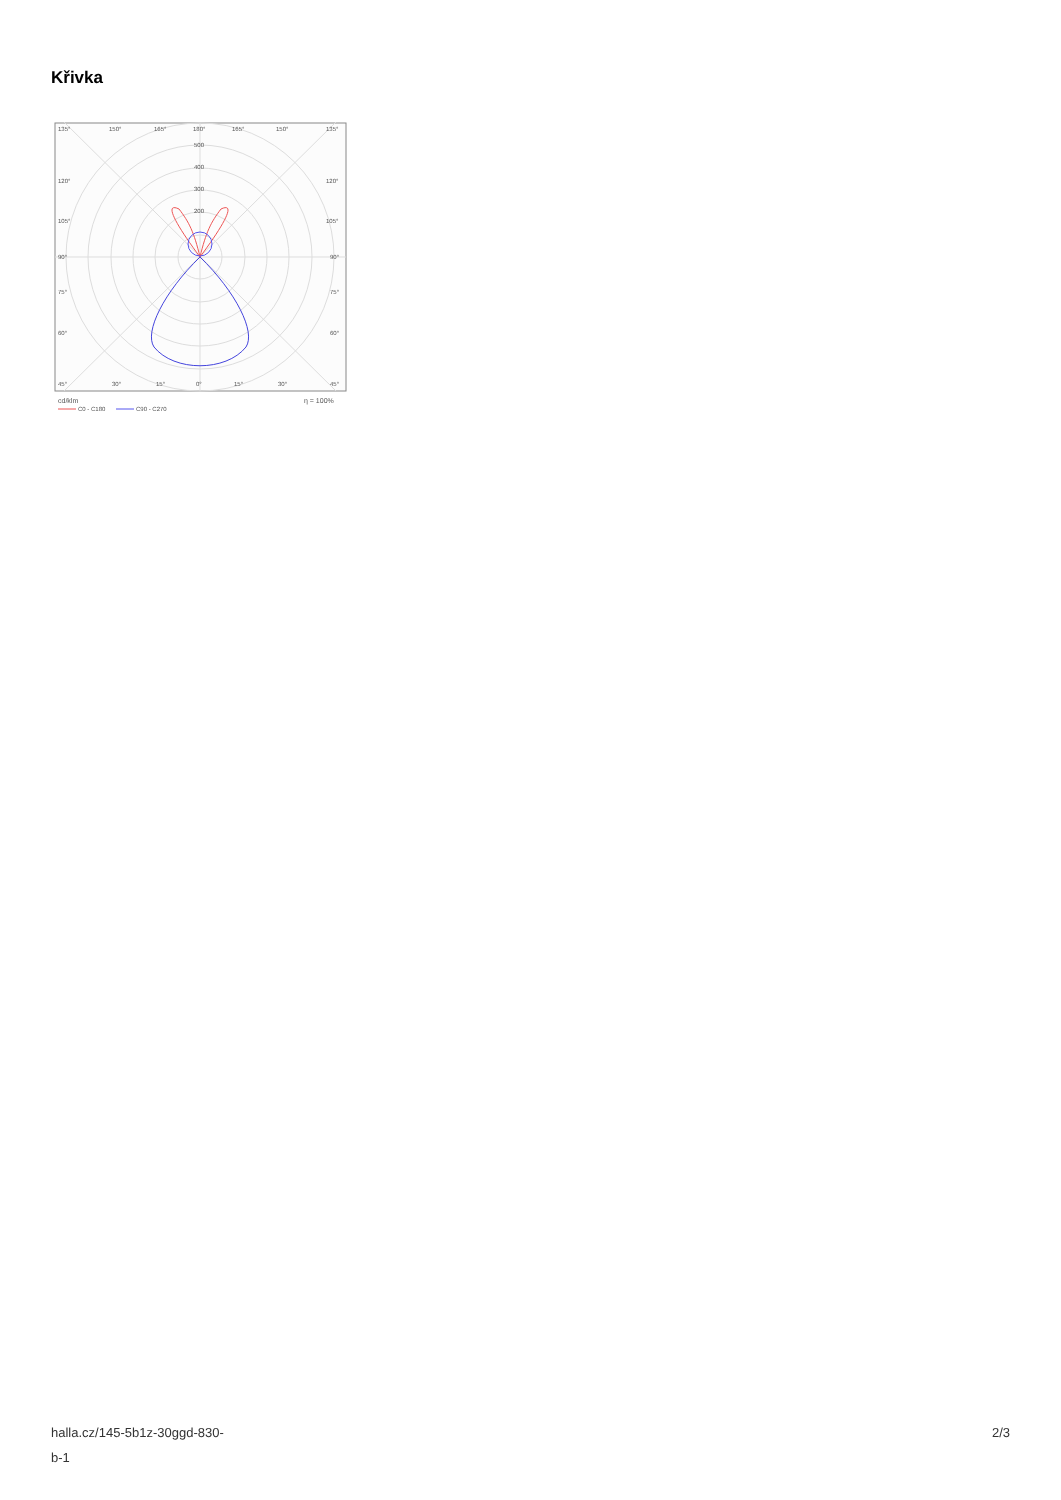Křivka
135°
150°
165°
180°
165°
150°
135°
500
400
300
200
120°
120°
105°
105°
90°
90°
75°
75°
60°
60°
45°
30°
15°
0°
15°
30°
45°
cd/klm
η = 100%
C0 - C180
C90 - C270
halla.cz/145-5b1z-30ggd-830-
b-1
2/3